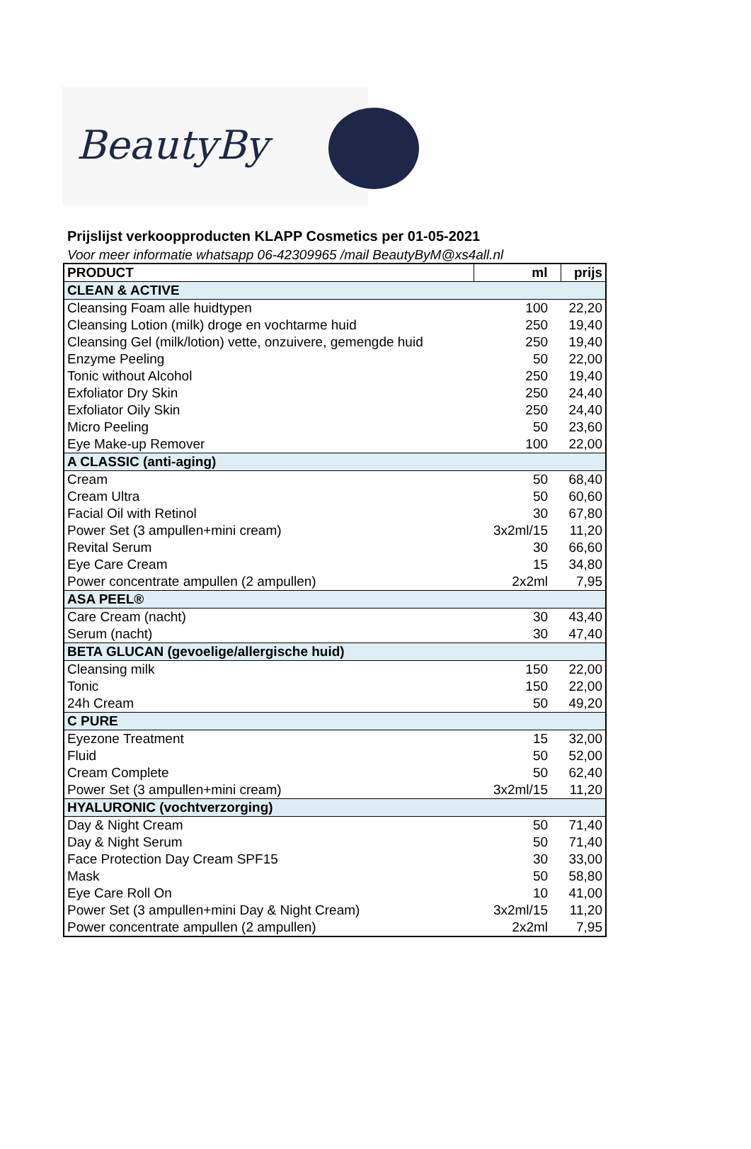BeautyBy
Prijslijst verkoopproducten KLAPP Cosmetics per 01-05-2021
Voor meer informatie whatsapp 06-42309965 /mail BeautyByM@xs4all.nl
| PRODUCT | ml | prijs |
| --- | --- | --- |
| CLEAN & ACTIVE | | |
| Cleansing Foam alle huidtypen | 100 | 22,20 |
| Cleansing Lotion (milk) droge en vochtarme huid | 250 | 19,40 |
| Cleansing Gel (milk/lotion) vette, onzuivere, gemengde huid | 250 | 19,40 |
| Enzyme Peeling | 50 | 22,00 |
| Tonic without Alcohol | 250 | 19,40 |
| Exfoliator Dry Skin | 250 | 24,40 |
| Exfoliator Oily Skin | 250 | 24,40 |
| Micro Peeling | 50 | 23,60 |
| Eye Make-up Remover | 100 | 22,00 |
| A CLASSIC (anti-aging) | | |
| Cream | 50 | 68,40 |
| Cream Ultra | 50 | 60,60 |
| Facial Oil with Retinol | 30 | 67,80 |
| Power Set (3 ampullen+mini cream) | 3x2ml/15 | 11,20 |
| Revital Serum | 30 | 66,60 |
| Eye Care Cream | 15 | 34,80 |
| Power concentrate ampullen (2 ampullen) | 2x2ml | 7,95 |
| ASA PEEL® | | |
| Care Cream (nacht) | 30 | 43,40 |
| Serum (nacht) | 30 | 47,40 |
| BETA GLUCAN (gevoelige/allergische huid) | | |
| Cleansing milk | 150 | 22,00 |
| Tonic | 150 | 22,00 |
| 24h Cream | 50 | 49,20 |
| C PURE | | |
| Eyezone Treatment | 15 | 32,00 |
| Fluid | 50 | 52,00 |
| Cream Complete | 50 | 62,40 |
| Power Set (3 ampullen+mini cream) | 3x2ml/15 | 11,20 |
| HYALURONIC (vochtverzorging) | | |
| Day & Night Cream | 50 | 71,40 |
| Day & Night Serum | 50 | 71,40 |
| Face Protection Day Cream SPF15 | 30 | 33,00 |
| Mask | 50 | 58,80 |
| Eye Care Roll On | 10 | 41,00 |
| Power Set (3 ampullen+mini Day & Night Cream) | 3x2ml/15 | 11,20 |
| Power concentrate ampullen (2 ampullen) | 2x2ml | 7,95 |